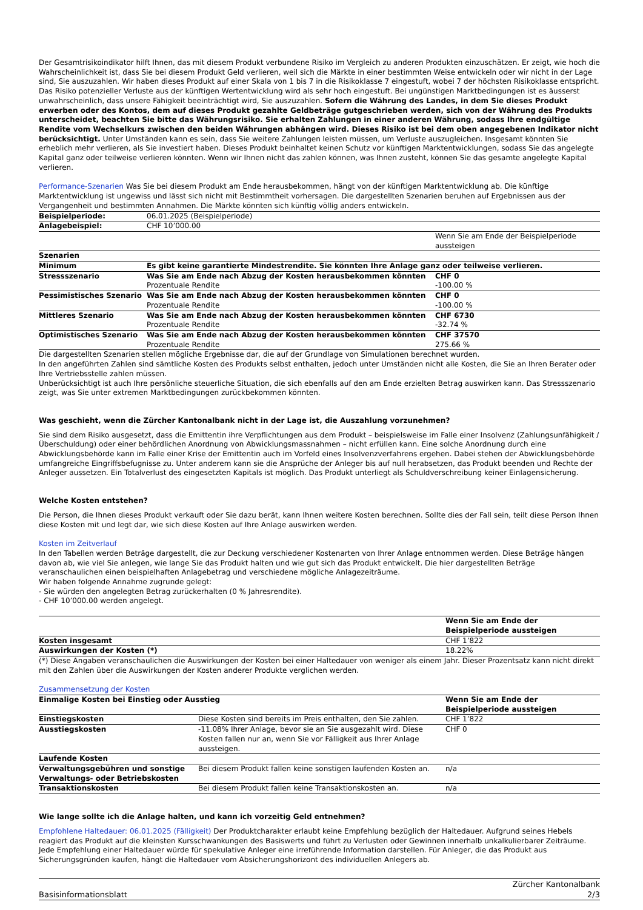Der Gesamtrisikoindikator hilft Ihnen, das mit diesem Produkt verbundene Risiko im Vergleich zu anderen Produkten einzuschätzen. Er zeigt, wie hoch die Wahrscheinlichkeit ist, dass Sie bei diesem Produkt Geld verlieren, weil sich die Märkte in einer bestimmten Weise entwickeln oder wir nicht in der Lage sind, Sie auszuzahlen. Wir haben dieses Produkt auf einer Skala von 1 bis 7 in die Risikoklasse 7 eingestuft, wobei 7 der höchsten Risikoklasse entspricht. Das Risiko potenzieller Verluste aus der künftigen Wertentwicklung wird als sehr hoch eingestuft. Bei ungünstigen Marktbedingungen ist es äusserst unwahrscheinlich, dass unsere Fähigkeit beeinträchtigt wird, Sie auszuzahlen. Sofern die Währung des Landes, in dem Sie dieses Produkt erwerben oder des Kontos, dem auf dieses Produkt gezahlte Geldbeträge gutgeschrieben werden, sich von der Währung des Produkts unterscheidet, beachten Sie bitte das Währungsrisiko. Sie erhalten Zahlungen in einer anderen Währung, sodass Ihre endgültige Rendite vom Wechselkurs zwischen den beiden Währungen abhängen wird. Dieses Risiko ist bei dem oben angegebenen Indikator nicht berücksichtigt. Unter Umständen kann es sein, dass Sie weitere Zahlungen leisten müssen, um Verluste auszugleichen. Insgesamt könnten Sie erheblich mehr verlieren, als Sie investiert haben. Dieses Produkt beinhaltet keinen Schutz vor künftigen Marktentwicklungen, sodass Sie das angelegte Kapital ganz oder teilweise verlieren könnten. Wenn wir Ihnen nicht das zahlen können, was Ihnen zusteht, können Sie das gesamte angelegte Kapital verlieren.
Performance-Szenarien Was Sie bei diesem Produkt am Ende herausbekommen, hängt von der künftigen Marktentwicklung ab. Die künftige Marktentwicklung ist ungewiss und lässt sich nicht mit Bestimmtheit vorhersagen. Die dargestellten Szenarien beruhen auf Ergebnissen aus der Vergangenheit und bestimmten Annahmen. Die Märkte könnten sich künftig völlig anders entwickeln.
| Beispielperiode: | 06.01.2025 (Beispielperiode) | |
| Anlagebeispiel: | CHF 10’000.00 | |
| | | Wenn Sie am Ende der Beispielperiode aussteigen |
| Szenarien | | |
| Minimum | Es gibt keine garantierte Mindestrendite. Sie könnten Ihre Anlage ganz oder teilweise verlieren. | |
| Stressszenario | Was Sie am Ende nach Abzug der Kosten herausbekommen könnten Prozentuale Rendite | CHF 0 -100.00 % |
| Pessimistisches Szenario | Was Sie am Ende nach Abzug der Kosten herausbekommen könnten Prozentuale Rendite | CHF 0 -100.00 % |
| Mittleres Szenario | Was Sie am Ende nach Abzug der Kosten herausbekommen könnten Prozentuale Rendite | CHF 6730 -32.74 % |
| Optimistisches Szenario | Was Sie am Ende nach Abzug der Kosten herausbekommen könnten Prozentuale Rendite | CHF 37570 275.66 % |
Die dargestellten Szenarien stellen mögliche Ergebnisse dar, die auf der Grundlage von Simulationen berechnet wurden.
In den angeführten Zahlen sind sämtliche Kosten des Produkts selbst enthalten, jedoch unter Umständen nicht alle Kosten, die Sie an Ihren Berater oder Ihre Vertriebsstelle zahlen müssen.
Unberücksichtigt ist auch Ihre persönliche steuerliche Situation, die sich ebenfalls auf den am Ende erzielten Betrag auswirken kann. Das Stressszenario zeigt, was Sie unter extremen Marktbedingungen zurückbekommen könnten.
Was geschieht, wenn die Zürcher Kantonalbank nicht in der Lage ist, die Auszahlung vorzunehmen?
Sie sind dem Risiko ausgesetzt, dass die Emittentin ihre Verpflichtungen aus dem Produkt – beispielsweise im Falle einer Insolvenz (Zahlungsunfähigkeit / Überschuldung) oder einer behördlichen Anordnung von Abwicklungsmassnahmen – nicht erfüllen kann. Eine solche Anordnung durch eine Abwicklungsbehörde kann im Falle einer Krise der Emittentin auch im Vorfeld eines Insolvenzverfahrens ergehen. Dabei stehen der Abwicklungsbehörde umfangreiche Eingriffsbefugnisse zu. Unter anderem kann sie die Ansprüche der Anleger bis auf null herabsetzen, das Produkt beenden und Rechte der Anleger aussetzen. Ein Totalverlust des eingesetzten Kapitals ist möglich. Das Produkt unterliegt als Schuldverschreibung keiner Einlagensicherung.
Welche Kosten entstehen?
Die Person, die Ihnen dieses Produkt verkauft oder Sie dazu berät, kann Ihnen weitere Kosten berechnen. Sollte dies der Fall sein, teilt diese Person Ihnen diese Kosten mit und legt dar, wie sich diese Kosten auf Ihre Anlage auswirken werden.
Kosten im Zeitverlauf
In den Tabellen werden Beträge dargestellt, die zur Deckung verschiedener Kostenarten von Ihrer Anlage entnommen werden. Diese Beträge hängen davon ab, wie viel Sie anlegen, wie lange Sie das Produkt halten und wie gut sich das Produkt entwickelt. Die hier dargestellten Beträge veranschaulichen einen beispielhaften Anlagebetrag und verschiedene mögliche Anlagezeiträume.
Wir haben folgende Annahme zugrunde gelegt:
- Sie würden den angelegten Betrag zurückerhalten (0 % Jahresrendite).
- CHF 10’000.00 werden angelegt.
| | Wenn Sie am Ende der Beispielperiode aussteigen |
| Kosten insgesamt | CHF 1’822 |
| Auswirkungen der Kosten (*) | 18.22% |
(*) Diese Angaben veranschaulichen die Auswirkungen der Kosten bei einer Haltedauer von weniger als einem Jahr. Dieser Prozentsatz kann nicht direkt mit den Zahlen über die Auswirkungen der Kosten anderer Produkte verglichen werden.
Zusammensetzung der Kosten
| Einmalige Kosten bei Einstieg oder Ausstieg | | Wenn Sie am Ende der Beispielperiode aussteigen |
| Einstiegskosten | Diese Kosten sind bereits im Preis enthalten, den Sie zahlen. | CHF 1’822 |
| Ausstiegskosten | -11.08% Ihrer Anlage, bevor sie an Sie ausgezahlt wird. Diese Kosten fallen nur an, wenn Sie vor Fälligkeit aus Ihrer Anlage aussteigen. | CHF 0 |
| Laufende Kosten | | |
| Verwaltungsgebühren und sonstige Verwaltungs- oder Betriebskosten | Bei diesem Produkt fallen keine sonstigen laufenden Kosten an. | n/a |
| Transaktionskosten | Bei diesem Produkt fallen keine Transaktionskosten an. | n/a |
Wie lange sollte ich die Anlage halten, und kann ich vorzeitig Geld entnehmen?
Empfohlene Haltedauer: 06.01.2025 (Fälligkeit) Der Produktcharakter erlaubt keine Empfehlung bezüglich der Haltedauer. Aufgrund seines Hebels reagiert das Produkt auf die kleinsten Kursschwankungen des Basiswerts und führt zu Verlusten oder Gewinnen innerhalb unkalkulierbarer Zeiträume. Jede Empfehlung einer Haltedauer würde für spekulative Anleger eine irreführende Information darstellen. Für Anleger, die das Produkt aus Sicherungsgründen kaufen, hängt die Haltedauer vom Absicherungshorizont des individuellen Anlegers ab.
Basisinformationsblatt Zürcher Kantonalbank
2/3